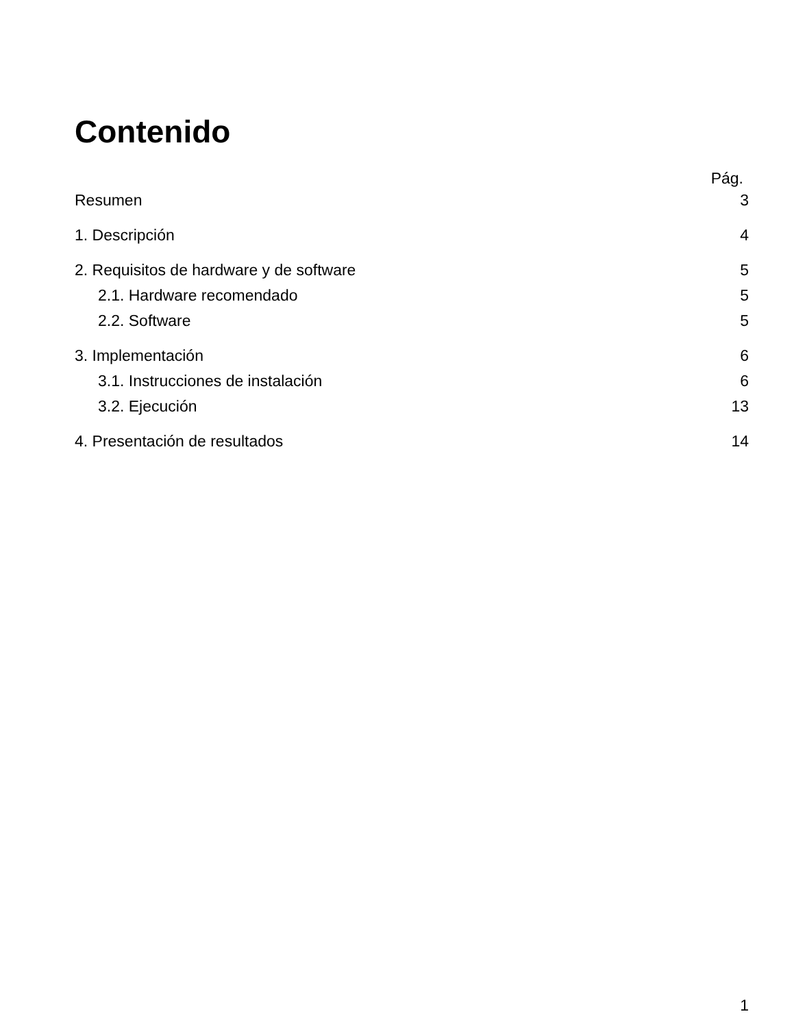Contenido
Pág.
Resumen 3
1. Descripción 4
2. Requisitos de hardware y de software 5
2.1. Hardware recomendado 5
2.2. Software 5
3. Implementación 6
3.1. Instrucciones de instalación 6
3.2. Ejecución 13
4. Presentación de resultados 14
1